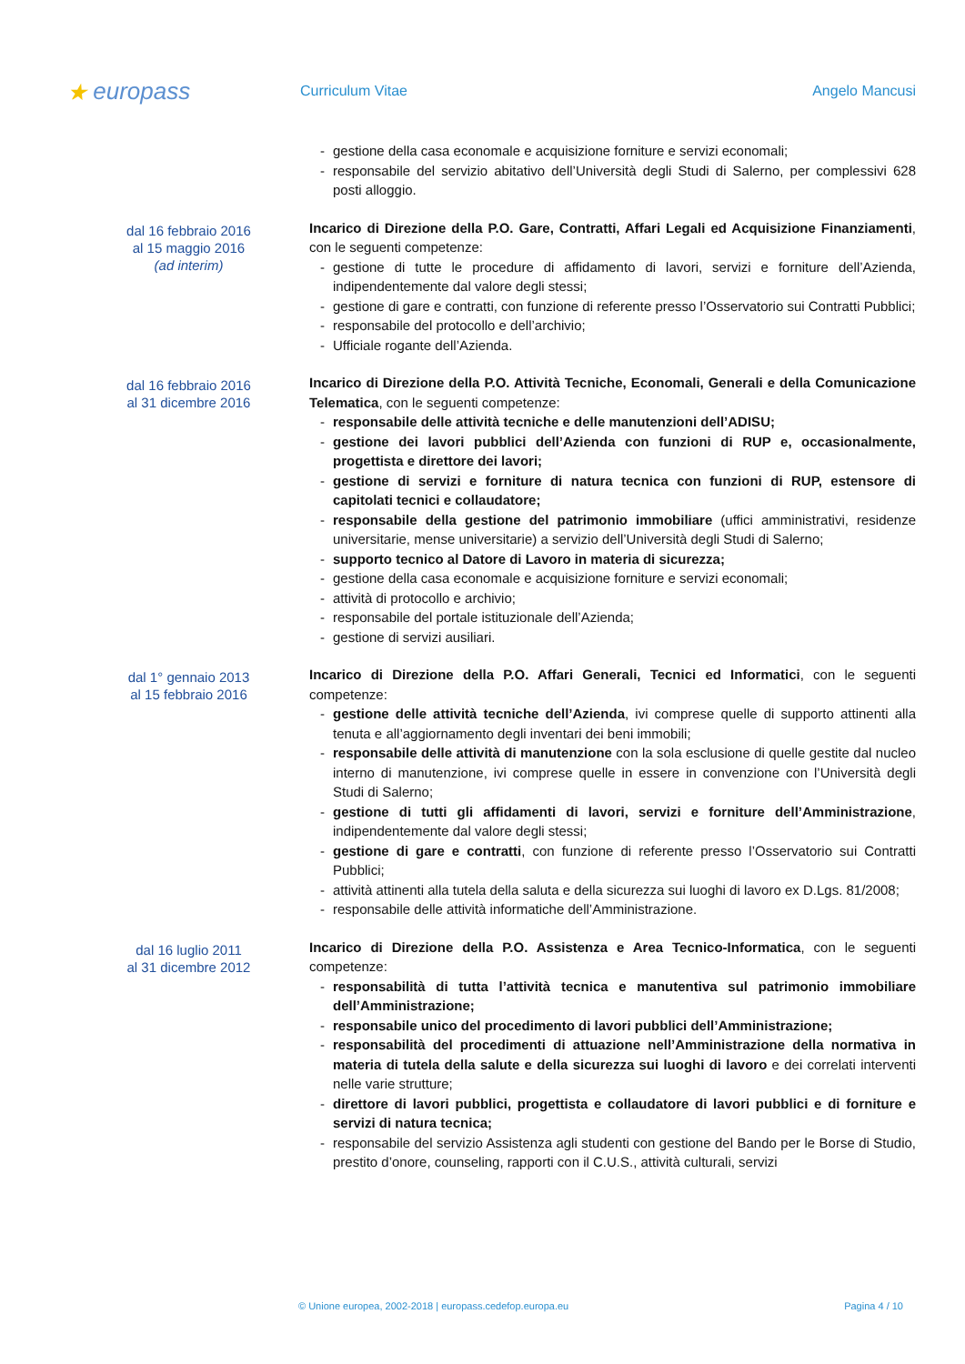★ europass
Curriculum Vitae Angelo Mancusi
gestione della casa economale e acquisizione forniture e servizi economali;
responsabile del servizio abitativo dell’Università degli Studi di Salerno, per complessivi 628 posti alloggio.
dal 16 febbraio 2016
al 15 maggio 2016
(ad interim)
Incarico di Direzione della P.O. Gare, Contratti, Affari Legali ed Acquisizione Finanziamenti, con le seguenti competenze:
gestione di tutte le procedure di affidamento di lavori, servizi e forniture dell’Azienda, indipendentemente dal valore degli stessi;
gestione di gare e contratti, con funzione di referente presso l’Osservatorio sui Contratti Pubblici;
responsabile del protocollo e dell’archivio;
Ufficiale rogante dell’Azienda.
dal 16 febbraio 2016
al 31 dicembre 2016
Incarico di Direzione della P.O. Attività Tecniche, Economali, Generali e della Comunicazione Telematica, con le seguenti competenze:
responsabile delle attività tecniche e delle manutenzioni dell’ADISU;
gestione dei lavori pubblici dell’Azienda con funzioni di RUP e, occasionalmente, progettista e direttore dei lavori;
gestione di servizi e forniture di natura tecnica con funzioni di RUP, estensore di capitolati tecnici e collaudatore;
responsabile della gestione del patrimonio immobiliare (uffici amministrativi, residenze universitarie, mense universitarie) a servizio dell’Università degli Studi di Salerno;
supporto tecnico al Datore di Lavoro in materia di sicurezza;
gestione della casa economale e acquisizione forniture e servizi economali;
attività di protocollo e archivio;
responsabile del portale istituzionale dell’Azienda;
gestione di servizi ausiliari.
dal 1° gennaio 2013
al 15 febbraio 2016
Incarico di Direzione della P.O. Affari Generali, Tecnici ed Informatici, con le seguenti competenze:
gestione delle attività tecniche dell’Azienda, ivi comprese quelle di supporto attinenti alla tenuta e all’aggiornamento degli inventari dei beni immobili;
responsabile delle attività di manutenzione con la sola esclusione di quelle gestite dal nucleo interno di manutenzione, ivi comprese quelle in essere in convenzione con l’Università degli Studi di Salerno;
gestione di tutti gli affidamenti di lavori, servizi e forniture dell’Amministrazione, indipendentemente dal valore degli stessi;
gestione di gare e contratti, con funzione di referente presso l’Osservatorio sui Contratti Pubblici;
attività attinenti alla tutela della saluta e della sicurezza sui luoghi di lavoro ex D.Lgs. 81/2008;
responsabile delle attività informatiche dell’Amministrazione.
dal 16 luglio 2011
al 31 dicembre 2012
Incarico di Direzione della P.O. Assistenza e Area Tecnico-Informatica, con le seguenti competenze:
responsabilità di tutta l’attività tecnica e manutentiva sul patrimonio immobiliare dell’Amministrazione;
responsabile unico del procedimento di lavori pubblici dell’Amministrazione;
responsabilità del procedimenti di attuazione nell’Amministrazione della normativa in materia di tutela della salute e della sicurezza sui luoghi di lavoro e dei correlati interventi nelle varie strutture;
direttore di lavori pubblici, progettista e collaudatore di lavori pubblici e di forniture e servizi di natura tecnica;
responsabile del servizio Assistenza agli studenti con gestione del Bando per le Borse di Studio, prestito d’onore, counseling, rapporti con il C.U.S., attività culturali, servizi
© Unione europea, 2002-2018 | europass.cedefop.europa.eu Pagina 4 / 10